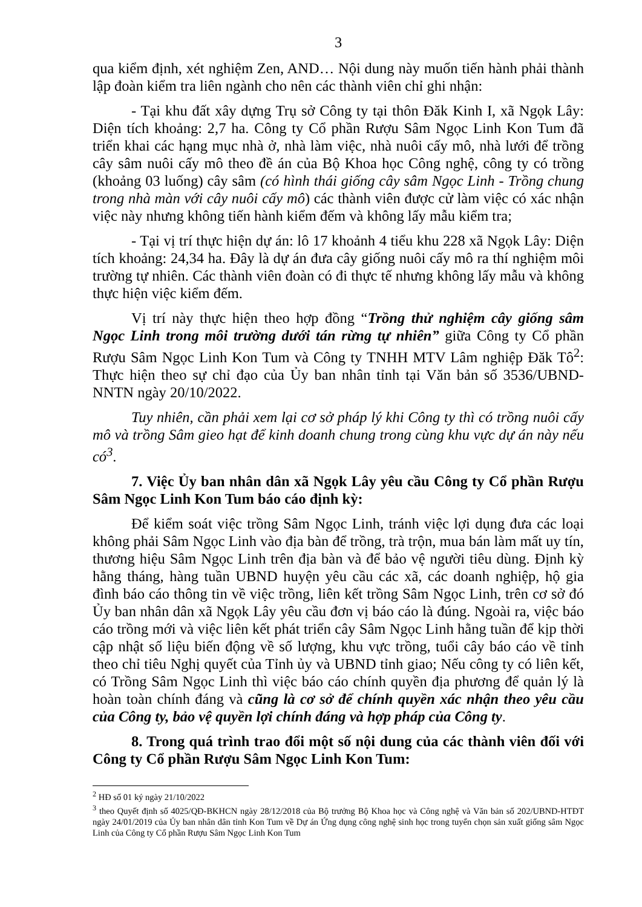3
qua kiểm định, xét nghiệm Zen, AND… Nội dung này muốn tiến hành phải thành lập đoàn kiểm tra liên ngành cho nên các thành viên chỉ ghi nhận:
- Tại khu đất xây dựng Trụ sở Công ty tại thôn Đăk Kinh I, xã Ngọk Lây: Diện tích khoảng: 2,7 ha. Công ty Cổ phần Rượu Sâm Ngọc Linh Kon Tum đã triển khai các hạng mục nhà ở, nhà làm việc, nhà nuôi cấy mô, nhà lưới để trồng cây sâm nuôi cấy mô theo đề án của Bộ Khoa học Công nghệ, công ty có trồng (khoảng 03 luống) cây sâm (có hình thái giống cây sâm Ngọc Linh - Trồng chung trong nhà màn với cây nuôi cấy mô) các thành viên được cử làm việc có xác nhận việc này nhưng không tiến hành kiểm đếm và không lấy mẫu kiểm tra;
- Tại vị trí thực hiện dự án: lô 17 khoảnh 4 tiểu khu 228 xã Ngọk Lây: Diện tích khoảng: 24,34 ha. Đây là dự án đưa cây giống nuôi cấy mô ra thí nghiệm môi trường tự nhiên. Các thành viên đoàn có đi thực tế nhưng không lấy mẫu và không thực hiện việc kiểm đếm.
Vị trí này thực hiện theo hợp đồng “Trồng thử nghiệm cây giống sâm Ngọc Linh trong môi trường dưới tán rừng tự nhiên” giữa Công ty Cổ phần Rượu Sâm Ngọc Linh Kon Tum và Công ty TNHH MTV Lâm nghiệp Đăk Tô<sup>2</sup>: Thực hiện theo sự chỉ đạo của Ủy ban nhân tỉnh tại Văn bản số 3536/UBND-NNTN ngày 20/10/2022.
Tuy nhiên, cần phải xem lại cơ sở pháp lý khi Công ty thì có trồng nuôi cấy mô và trồng Sâm gieo hạt để kinh doanh chung trong cùng khu vực dự án này nếu có<sup>3</sup>.
7. Việc Ủy ban nhân dân xã Ngọk Lây yêu cầu Công ty Cổ phần Rượu Sâm Ngọc Linh Kon Tum báo cáo định kỳ:
Để kiểm soát việc trồng Sâm Ngọc Linh, tránh việc lợi dụng đưa các loại không phải Sâm Ngọc Linh vào địa bàn để trồng, trà trộn, mua bán làm mất uy tín, thương hiệu Sâm Ngọc Linh trên địa bàn và để bảo vệ người tiêu dùng. Định kỳ hằng tháng, hàng tuần UBND huyện yêu cầu các xã, các doanh nghiệp, hộ gia đình báo cáo thông tin về việc trồng, liên kết trồng Sâm Ngọc Linh, trên cơ sở đó Ủy ban nhân dân xã Ngọk Lây yêu cầu đơn vị báo cáo là đúng. Ngoài ra, việc báo cáo trồng mới và việc liên kết phát triển cây Sâm Ngọc Linh hằng tuần để kịp thời cập nhật số liệu biến động về số lượng, khu vực trồng, tuổi cây báo cáo về tỉnh theo chỉ tiêu Nghị quyết của Tỉnh ủy và UBND tỉnh giao; Nếu công ty có liên kết, có Trồng Sâm Ngọc Linh thì việc báo cáo chính quyền địa phương để quản lý là hoàn toàn chính đáng và cũng là cơ sở để chính quyền xác nhận theo yêu cầu của Công ty, bảo vệ quyền lợi chính đáng và hợp pháp của Công ty.
8. Trong quá trình trao đổi một số nội dung của các thành viên đối với Công ty Cổ phần Rượu Sâm Ngọc Linh Kon Tum:
<sup>2</sup> HĐ số 01 ký ngày 21/10/2022
<sup>3</sup> theo Quyết định số 4025/QĐ-BKHCN ngày 28/12/2018 của Bộ trưởng Bộ Khoa học và Công nghệ và Văn bản số 202/UBND-HTĐT ngày 24/01/2019 của Ủy ban nhân dân tỉnh Kon Tum về Dự án Ứng dụng công nghệ sinh học trong tuyển chọn sản xuất giống sâm Ngọc Linh của Công ty Cổ phần Rượu Sâm Ngọc Linh Kon Tum